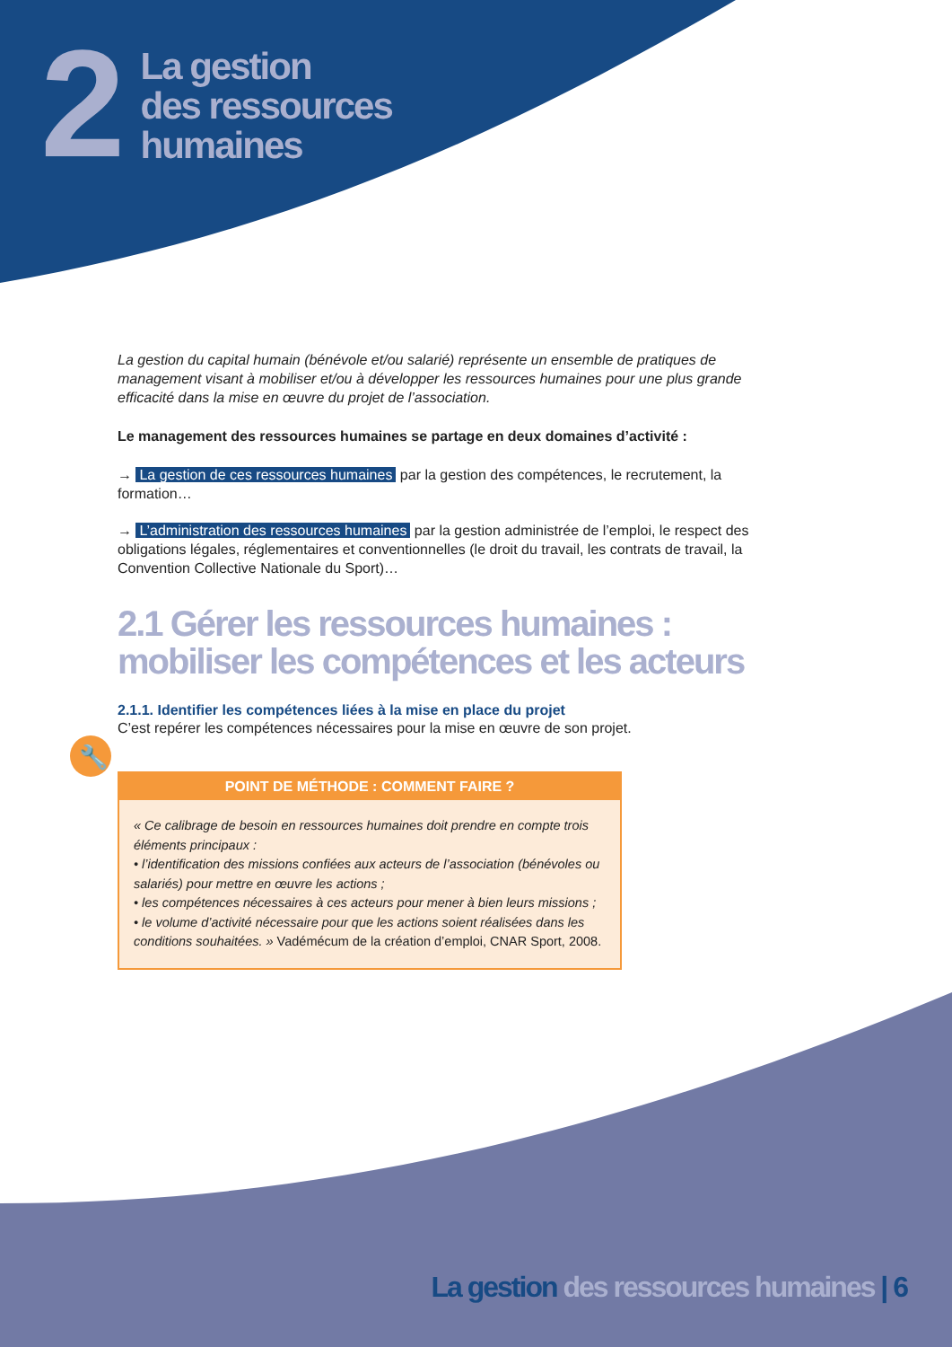🔧
2
La gestion
des ressources
humaines
La gestion du capital humain (bénévole et/ou salarié) représente un ensemble de pratiques de management visant à mobiliser et/ou à développer les ressources humaines pour une plus grande efficacité dans la mise en œuvre du projet de l’association.
Le management des ressources humaines se partage en deux domaines d’activité :
→ La gestion de ces ressources humaines par la gestion des compétences, le recrutement, la formation…
→ L’administration des ressources humaines par la gestion administrée de l’emploi, le respect des obligations légales, réglementaires et conventionnelles (le droit du travail, les contrats de travail, la Convention Collective Nationale du Sport)…
2.1 Gérer les ressources humaines : mobiliser les compétences et les acteurs
2.1.1. Identifier les compétences liées à la mise en place du projet
C’est repérer les compétences nécessaires pour la mise en œuvre de son projet.
POINT DE MÉTHODE : COMMENT FAIRE ?
« Ce calibrage de besoin en ressources humaines doit prendre en compte trois éléments principaux :
• l’identification des missions confiées aux acteurs de l’association (bénévoles ou salariés) pour mettre en œuvre les actions ;
• les compétences nécessaires à ces acteurs pour mener à bien leurs missions ;
• le volume d’activité nécessaire pour que les actions soient réalisées dans les conditions souhaitées. » Vadémécum de la création d’emploi, CNAR Sport, 2008.
La gestion des ressources humaines | 6